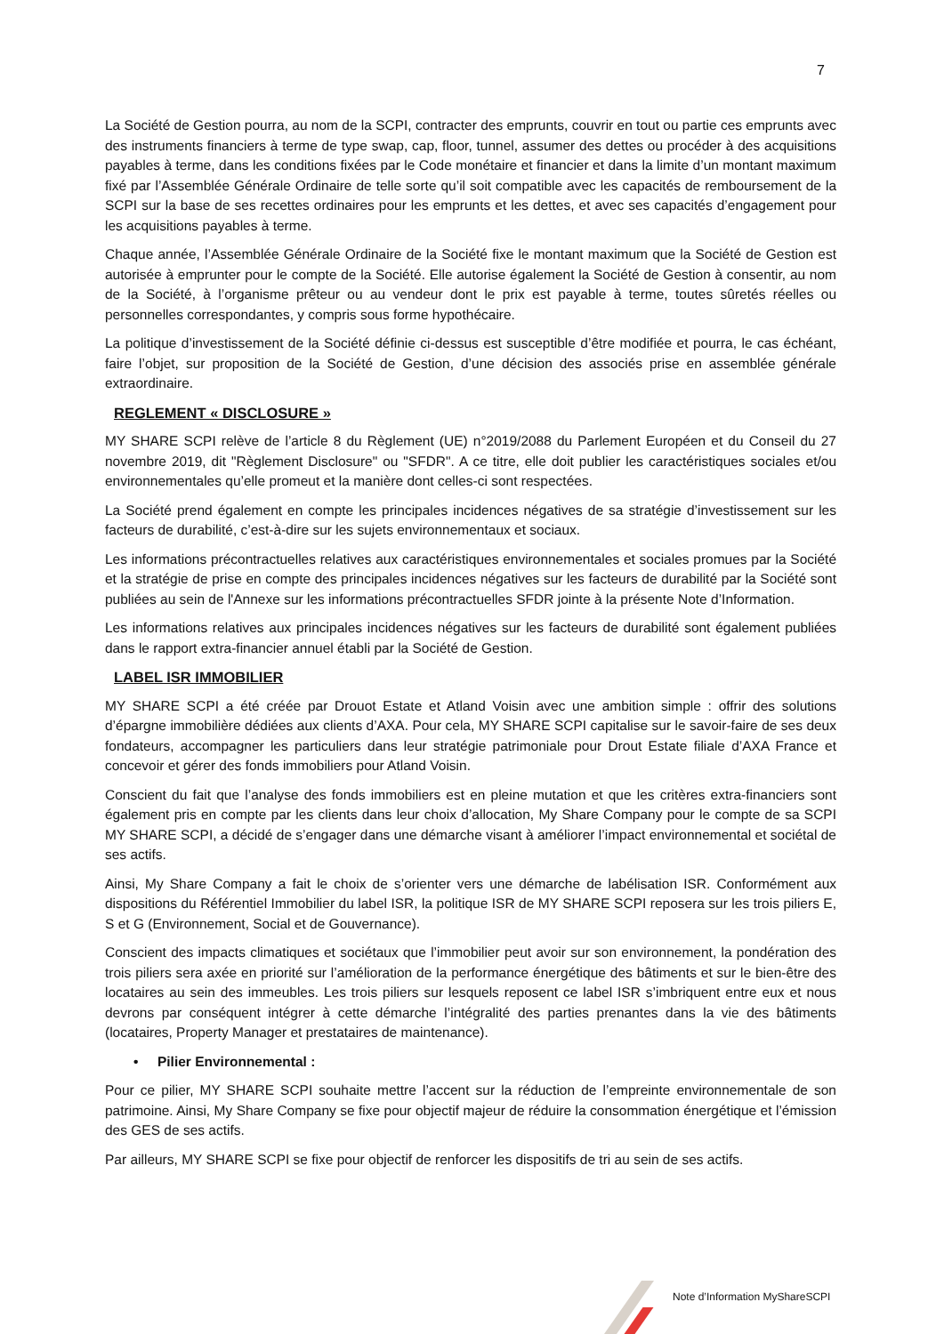7
La Société de Gestion pourra, au nom de la SCPI, contracter des emprunts, couvrir en tout ou partie ces emprunts avec des instruments financiers à terme de type swap, cap, floor, tunnel, assumer des dettes ou procéder à des acquisitions payables à terme, dans les conditions fixées par le Code monétaire et financier et dans la limite d’un montant maximum fixé par l’Assemblée Générale Ordinaire de telle sorte qu’il soit compatible avec les capacités de remboursement de la SCPI sur la base de ses recettes ordinaires pour les emprunts et les dettes, et avec ses capacités d’engagement pour les acquisitions payables à terme.
Chaque année, l’Assemblée Générale Ordinaire de la Société fixe le montant maximum que la Société de Gestion est autorisée à emprunter pour le compte de la Société. Elle autorise également la Société de Gestion à consentir, au nom de la Société, à l’organisme prêteur ou au vendeur dont le prix est payable à terme, toutes sûretés réelles ou personnelles correspondantes, y compris sous forme hypothécaire.
La politique d’investissement de la Société définie ci-dessus est susceptible d’être modifiée et pourra, le cas échéant, faire l’objet, sur proposition de la Société de Gestion, d’une décision des associés prise en assemblée générale extraordinaire.
REGLEMENT « DISCLOSURE »
MY SHARE SCPI relève de l’article 8 du Règlement (UE) n°2019/2088 du Parlement Européen et du Conseil du 27 novembre 2019, dit "Règlement Disclosure" ou "SFDR". A ce titre, elle doit publier les caractéristiques sociales et/ou environnementales qu’elle promeut et la manière dont celles-ci sont respectées.
La Société prend également en compte les principales incidences négatives de sa stratégie d’investissement sur les facteurs de durabilité, c’est-à-dire sur les sujets environnementaux et sociaux.
Les informations précontractuelles relatives aux caractéristiques environnementales et sociales promues par la Société et la stratégie de prise en compte des principales incidences négatives sur les facteurs de durabilité par la Société sont publiées au sein de l'Annexe sur les informations précontractuelles SFDR jointe à la présente Note d’Information.
Les informations relatives aux principales incidences négatives sur les facteurs de durabilité sont également publiées dans le rapport extra-financier annuel établi par la Société de Gestion.
LABEL ISR IMMOBILIER
MY SHARE SCPI a été créée par Drouot Estate et Atland Voisin avec une ambition simple : offrir des solutions d’épargne immobilière dédiées aux clients d’AXA. Pour cela, MY SHARE SCPI capitalise sur le savoir-faire de ses deux fondateurs, accompagner les particuliers dans leur stratégie patrimoniale pour Drout Estate filiale d’AXA France et concevoir et gérer des fonds immobiliers pour Atland Voisin.
Conscient du fait que l’analyse des fonds immobiliers est en pleine mutation et que les critères extra-financiers sont également pris en compte par les clients dans leur choix d’allocation, My Share Company pour le compte de sa SCPI MY SHARE SCPI, a décidé de s’engager dans une démarche visant à améliorer l’impact environnemental et sociétal de ses actifs.
Ainsi, My Share Company a fait le choix de s’orienter vers une démarche de labélisation ISR. Conformément aux dispositions du Référentiel Immobilier du label ISR, la politique ISR de MY SHARE SCPI reposera sur les trois piliers E, S et G (Environnement, Social et de Gouvernance).
Conscient des impacts climatiques et sociétaux que l’immobilier peut avoir sur son environnement, la pondération des trois piliers sera axée en priorité sur l’amélioration de la performance énergétique des bâtiments et sur le bien-être des locataires au sein des immeubles. Les trois piliers sur lesquels reposent ce label ISR s’imbriquent entre eux et nous devrons par conséquent intégrer à cette démarche l’intégralité des parties prenantes dans la vie des bâtiments (locataires, Property Manager et prestataires de maintenance).
• Pilier Environnemental :
Pour ce pilier, MY SHARE SCPI souhaite mettre l’accent sur la réduction de l’empreinte environnementale de son patrimoine. Ainsi, My Share Company se fixe pour objectif majeur de réduire la consommation énergétique et l’émission des GES de ses actifs.
Par ailleurs, MY SHARE SCPI se fixe pour objectif de renforcer les dispositifs de tri au sein de ses actifs.
Note d’Information MyShareSCPI